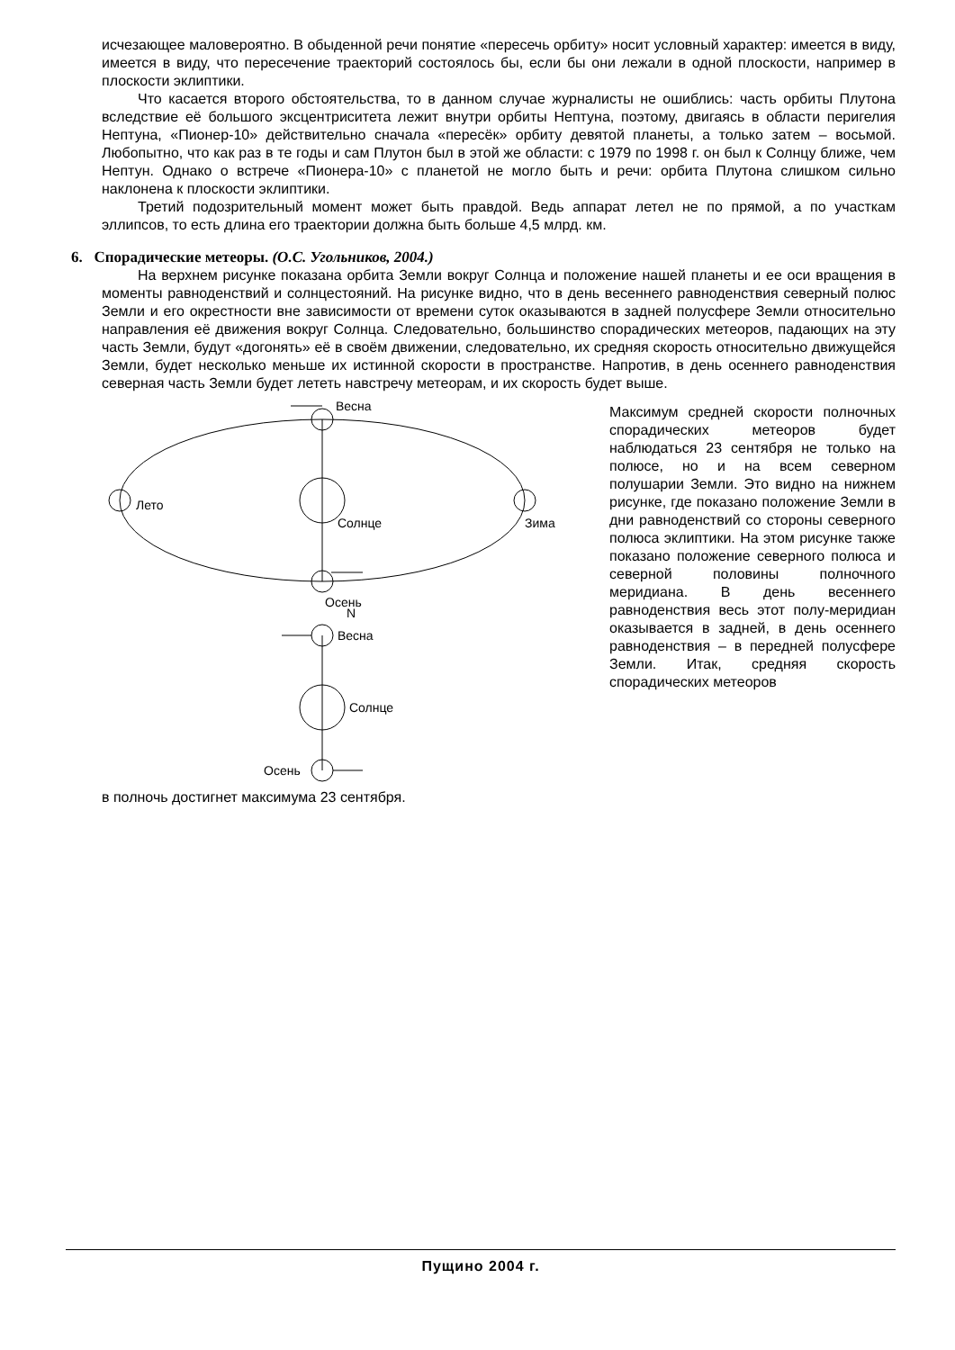исчезающее маловероятно. В обыденной речи понятие «пересечь орбиту» носит условный характер: имеется в виду, имеется в виду, что пересечение траекторий состоялось бы, если бы они лежали в одной плоскости, например в плоскости эклиптики.
Что касается второго обстоятельства, то в данном случае журналисты не ошиблись: часть орбиты Плутона вследствие её большого эксцентриситета лежит внутри орбиты Нептуна, поэтому, двигаясь в области перигелия Нептуна, «Пионер-10» действительно сначала «пересёк» орбиту девятой планеты, а только затем – восьмой. Любопытно, что как раз в те годы и сам Плутон был в этой же области: с 1979 по 1998 г. он был к Солнцу ближе, чем Нептун. Однако о встрече «Пионера-10» с планетой не могло быть и речи: орбита Плутона слишком сильно наклонена к плоскости эклиптики.
Третий подозрительный момент может быть правдой. Ведь аппарат летел не по прямой, а по участкам эллипсов, то есть длина его траектории должна быть больше 4,5 млрд. км.
6. Спорадические метеоры. (О.С. Угольников, 2004.)
На верхнем рисунке показана орбита Земли вокруг Солнца и положение нашей планеты и ее оси вращения в моменты равноденствий и солнцестояний. На рисунке видно, что в день весеннего равноденствия северный полюс Земли и его окрестности вне зависимости от времени суток оказываются в задней полусфере Земли относительно направления её движения вокруг Солнца. Следовательно, большинство спорадических метеоров, падающих на эту часть Земли, будут «догонять» её в своём движении, следовательно, их средняя скорость относительно движущейся Земли, будет несколько меньше их истинной скорости в пространстве. Напротив, в день осеннего равноденствия северная часть Земли будет лететь навстречу метеорам, и их скорость будет выше.
Весна
Лето
Солнце
Зима
Осень
N
Весна
Солнце
Осень
Максимум средней скорости полночных спорадических метеоров будет наблюдаться 23 сентября не только на полюсе, но и на всем северном полушарии Земли. Это видно на нижнем рисунке, где показано положение Земли в дни равноденствий со стороны северного полюса эклиптики. На этом рисунке также показано положение северного полюса и северной половины полночного меридиана. В день весеннего равноденствия весь этот полу-меридиан оказывается в задней, в день осеннего равноденствия – в передней полусфере Земли. Итак, средняя скорость спорадических метеоров
в полночь достигнет максимума 23 сентября.
Пущино 2004 г.